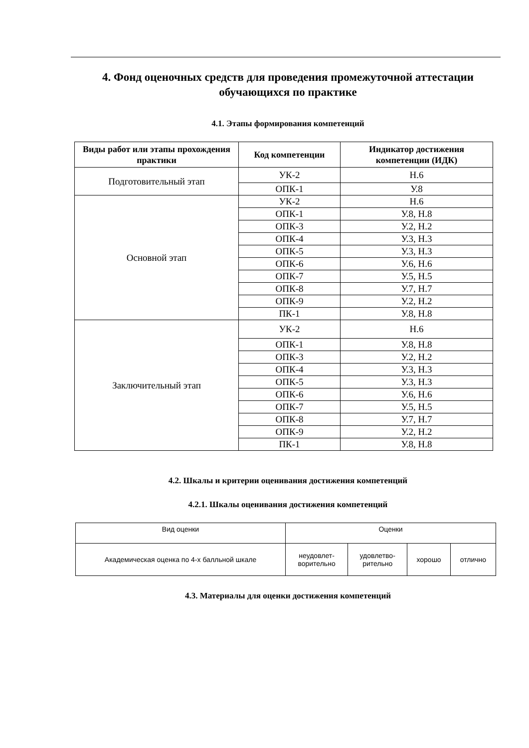4. Фонд оценочных средств для проведения промежуточной аттестации обучающихся по практике
4.1. Этапы формирования компетенций
| Виды работ или этапы прохождения практики | Код компетенции | Индикатор достижения компетенции (ИДК) |
| --- | --- | --- |
| Подготовительный этап | УК-2 | Н.6 |
| | ОПК-1 | У.8 |
| Основной этап | УК-2 | Н.6 |
| | ОПК-1 | У.8, Н.8 |
| | ОПК-3 | У.2, Н.2 |
| | ОПК-4 | У.3, Н.3 |
| | ОПК-5 | У.3, Н.3 |
| | ОПК-6 | У.6, Н.6 |
| | ОПК-7 | У.5, Н.5 |
| | ОПК-8 | У.7, Н.7 |
| | ОПК-9 | У.2, Н.2 |
| | ПК-1 | У.8, Н.8 |
| Заключительный этап | УК-2 | Н.6 |
| | ОПК-1 | У.8, Н.8 |
| | ОПК-3 | У.2, Н.2 |
| | ОПК-4 | У.3, Н.3 |
| | ОПК-5 | У.3, Н.3 |
| | ОПК-6 | У.6, Н.6 |
| | ОПК-7 | У.5, Н.5 |
| | ОПК-8 | У.7, Н.7 |
| | ОПК-9 | У.2, Н.2 |
| | ПК-1 | У.8, Н.8 |
4.2. Шкалы и критерии оценивания достижения компетенций
4.2.1. Шкалы оценивания достижения компетенций
| Вид оценки | Оценки | | | |
| Академическая оценка по 4-х балльной шкале | неудовлет- ворительно | удовлетво- рительно | хорошо | отлично |
4.3. Материалы для оценки достижения компетенций